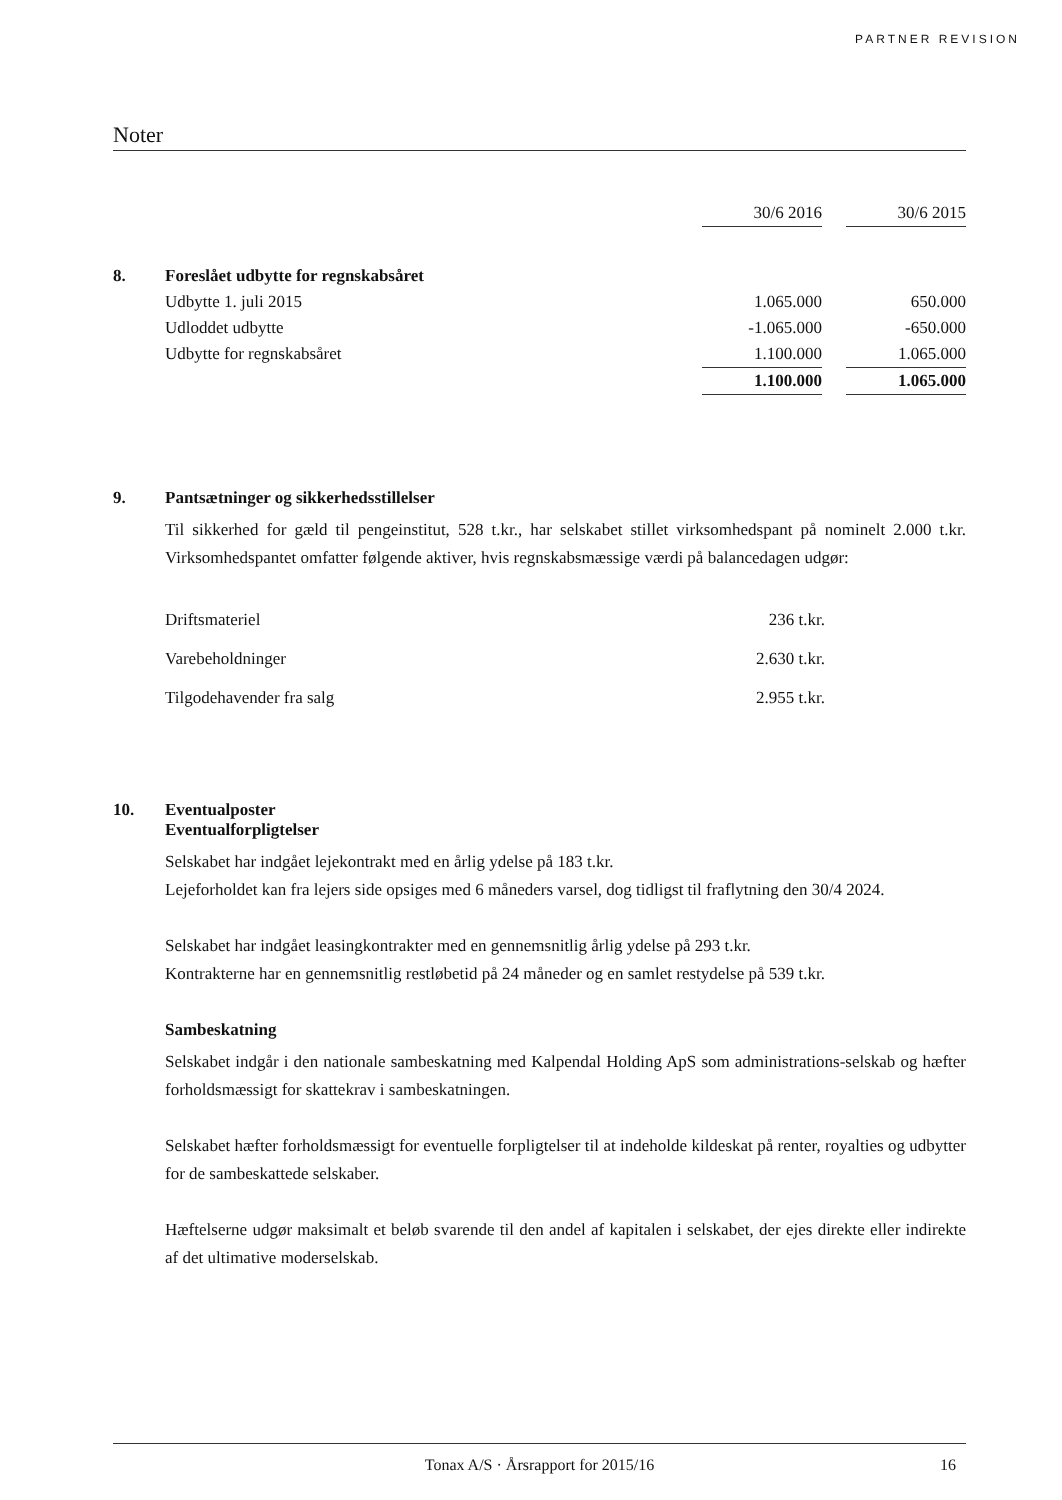PARTNER REVISION
Noter
| | | 30/6 2016 | | 30/6 2015 |
| 8. | Foreslået udbytte for regnskabsåret | | | |
| | Udbytte 1. juli 2015 | 1.065.000 | | 650.000 |
| | Udloddet udbytte | -1.065.000 | | -650.000 |
| | Udbytte for regnskabsåret | 1.100.000 | | 1.065.000 |
| | | 1.100.000 | | 1.065.000 |
9. Pantsætninger og sikkerhedsstillelser
Til sikkerhed for gæld til pengeinstitut, 528 t.kr., har selskabet stillet virksomhedspant på nominelt 2.000 t.kr. Virksomhedspantet omfatter følgende aktiver, hvis regnskabsmæssige værdi på balancedagen udgør:
| Driftsmateriel | 236 t.kr. |
| Varebeholdninger | 2.630 t.kr. |
| Tilgodehavender fra salg | 2.955 t.kr. |
10. Eventualposter
Eventualforpligtelser
Selskabet har indgået lejekontrakt med en årlig ydelse på 183 t.kr.
Lejeforholdet kan fra lejers side opsiges med 6 måneders varsel, dog tidligst til fraflytning den 30/4 2024.
Selskabet har indgået leasingkontrakter med en gennemsnitlig årlig ydelse på 293 t.kr.
Kontrakterne har en gennemsnitlig restløbetid på 24 måneder og en samlet restydelse på 539 t.kr.
Sambeskatning
Selskabet indgår i den nationale sambeskatning med Kalpendal Holding ApS som administrations-selskab og hæfter forholdsmæssigt for skattekrav i sambeskatningen.
Selskabet hæfter forholdsmæssigt for eventuelle forpligtelser til at indeholde kildeskat på renter, royalties og udbytter for de sambeskattede selskaber.
Hæftelserne udgør maksimalt et beløb svarende til den andel af kapitalen i selskabet, der ejes direkte eller indirekte af det ultimative moderselskab.
Tonax A/S · Årsrapport for 2015/16
16